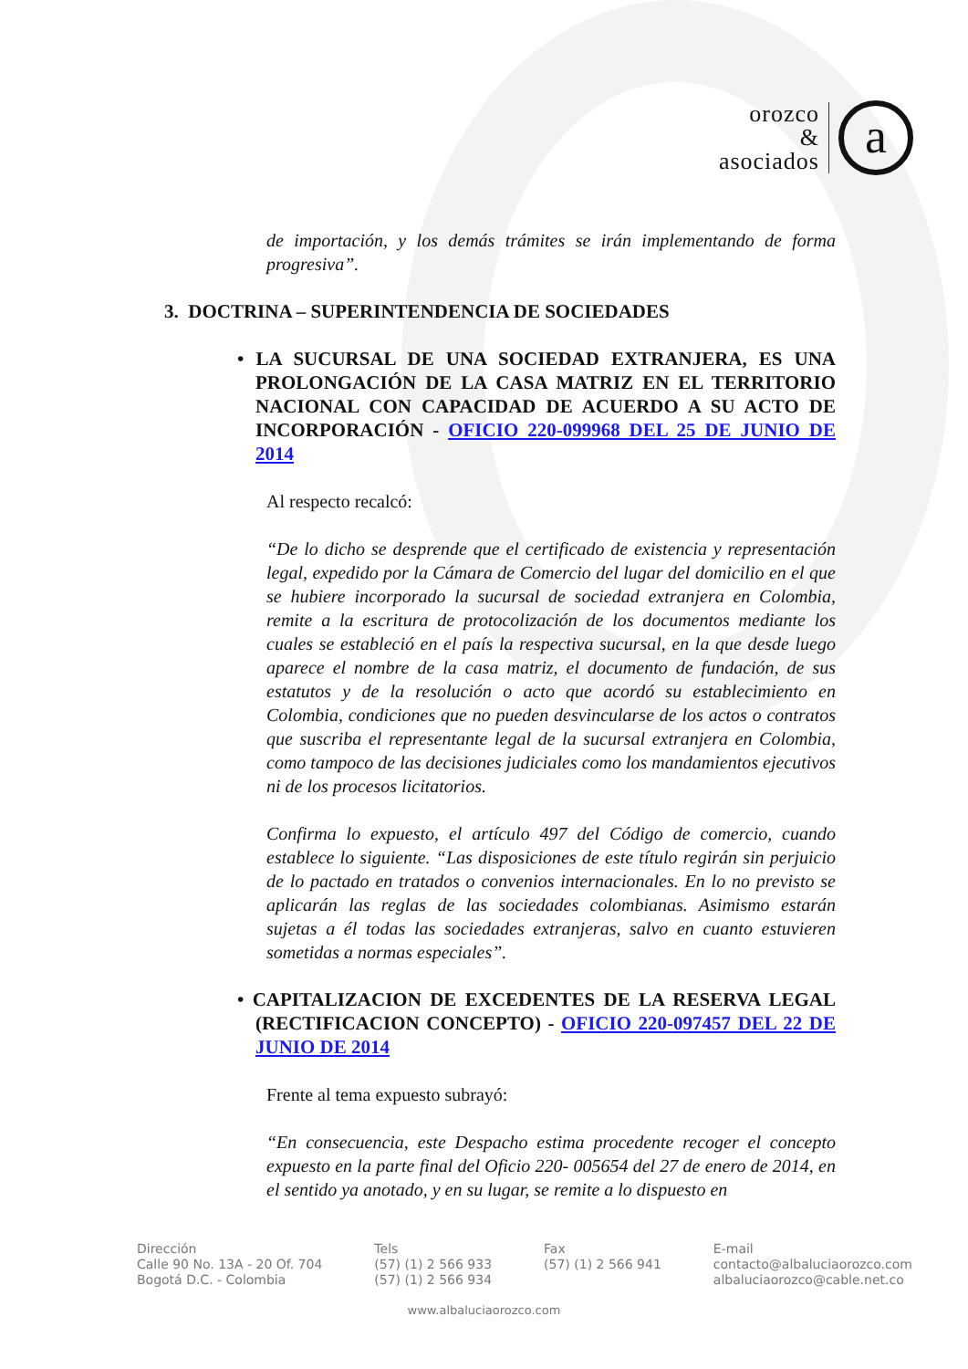orozco
&
asociados
a
de importación, y los demás trámites se irán implementando de forma progresiva”.
3. DOCTRINA – SUPERINTENDENCIA DE SOCIEDADES
• LA SUCURSAL DE UNA SOCIEDAD EXTRANJERA, ES UNA PROLONGACIÓN DE LA CASA MATRIZ EN EL TERRITORIO NACIONAL CON CAPACIDAD DE ACUERDO A SU ACTO DE INCORPORACIÓN - OFICIO 220-099968 DEL 25 DE JUNIO DE 2014
Al respecto recalcó:
“De lo dicho se desprende que el certificado de existencia y representación legal, expedido por la Cámara de Comercio del lugar del domicilio en el que se hubiere incorporado la sucursal de sociedad extranjera en Colombia, remite a la escritura de protocolización de los documentos mediante los cuales se estableció en el país la respectiva sucursal, en la que desde luego aparece el nombre de la casa matriz, el documento de fundación, de sus estatutos y de la resolución o acto que acordó su establecimiento en Colombia, condiciones que no pueden desvincularse de los actos o contratos que suscriba el representante legal de la sucursal extranjera en Colombia, como tampoco de las decisiones judiciales como los mandamientos ejecutivos ni de los procesos licitatorios.
Confirma lo expuesto, el artículo 497 del Código de comercio, cuando establece lo siguiente. “Las disposiciones de este título regirán sin perjuicio de lo pactado en tratados o convenios internacionales. En lo no previsto se aplicarán las reglas de las sociedades colombianas. Asimismo estarán sujetas a él todas las sociedades extranjeras, salvo en cuanto estuvieren sometidas a normas especiales”.
• CAPITALIZACION DE EXCEDENTES DE LA RESERVA LEGAL (RECTIFICACION CONCEPTO) - OFICIO 220-097457 DEL 22 DE JUNIO DE 2014
Frente al tema expuesto subrayó:
“En consecuencia, este Despacho estima procedente recoger el concepto expuesto en la parte final del Oficio 220- 005654 del 27 de enero de 2014, en el sentido ya anotado, y en su lugar, se remite a lo dispuesto en
Dirección
Calle 90 No. 13A - 20 Of. 704
Bogotá D.C. - Colombia
Tels
(57) (1) 2 566 933
(57) (1) 2 566 934
Fax
(57) (1) 2 566 941
E-mail
contacto@albaluciaorozco.com
albaluciaorozco@cable.net.co
www.albaluciaorozco.com